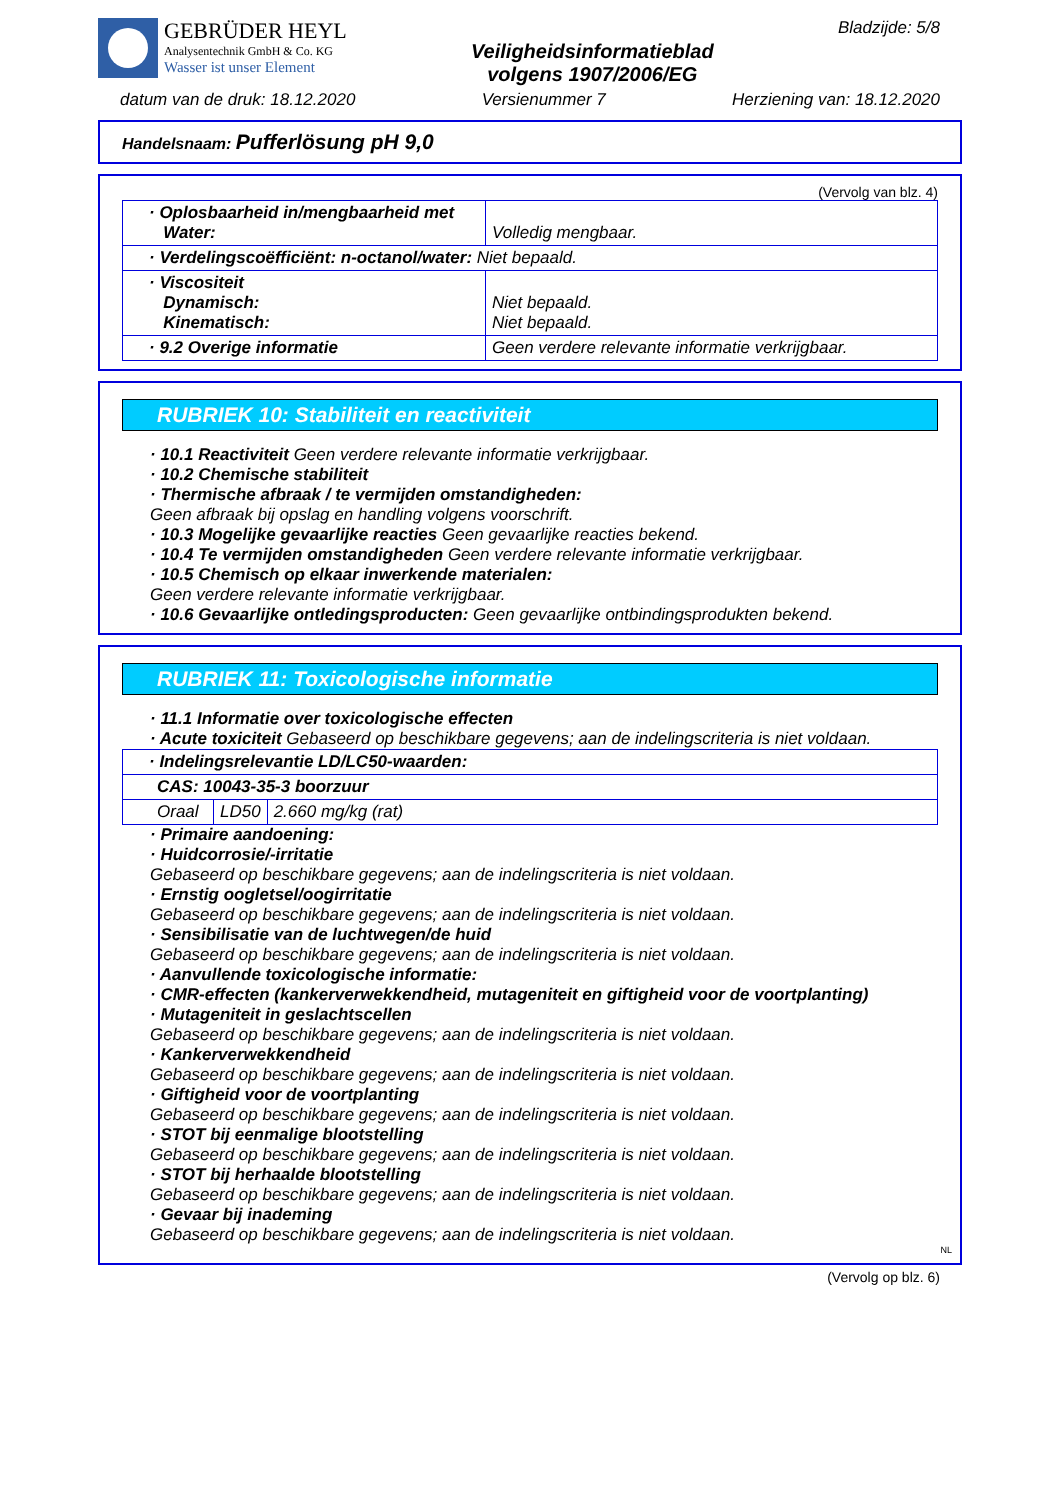GEBRÜDER HEYL
Analysentechnik GmbH & Co. KG
Wasser ist unser Element
Veiligheidsinformatieblad
volgens 1907/2006/EG
Bladzijde: 5/8
datum van de druk: 18.12.2020 Versienummer 7 Herziening van: 18.12.2020
Handelsnaam: Pufferlösung pH 9,0
(Vervolg van blz. 4)
| · Oplosbaarheid in/mengbaarheid met Water: | Volledig mengbaar. |
| · Verdelingscoëfficiënt: n-octanol/water: Niet bepaald. | |
| · Viscositeit Dynamisch: Kinematisch: | Niet bepaald. Niet bepaald. |
| · 9.2 Overige informatie | Geen verdere relevante informatie verkrijgbaar. |
RUBRIEK 10: Stabiliteit en reactiviteit
· 10.1 Reactiviteit Geen verdere relevante informatie verkrijgbaar.
· 10.2 Chemische stabiliteit
· Thermische afbraak / te vermijden omstandigheden:
Geen afbraak bij opslag en handling volgens voorschrift.
· 10.3 Mogelijke gevaarlijke reacties Geen gevaarlijke reacties bekend.
· 10.4 Te vermijden omstandigheden Geen verdere relevante informatie verkrijgbaar.
· 10.5 Chemisch op elkaar inwerkende materialen:
Geen verdere relevante informatie verkrijgbaar.
· 10.6 Gevaarlijke ontledingsproducten: Geen gevaarlijke ontbindingsprodukten bekend.
RUBRIEK 11: Toxicologische informatie
· 11.1 Informatie over toxicologische effecten
· Acute toxiciteit Gebaseerd op beschikbare gegevens; aan de indelingscriteria is niet voldaan.
| · Indelingsrelevantie LD/LC50-waarden: | | |
| CAS: 10043-35-3 boorzuur | | |
| Oraal | LD50 | 2.660 mg/kg (rat) |
· Primaire aandoening:
· Huidcorrosie/-irritatie
Gebaseerd op beschikbare gegevens; aan de indelingscriteria is niet voldaan.
· Ernstig oogletsel/oogirritatie
Gebaseerd op beschikbare gegevens; aan de indelingscriteria is niet voldaan.
· Sensibilisatie van de luchtwegen/de huid
Gebaseerd op beschikbare gegevens; aan de indelingscriteria is niet voldaan.
· Aanvullende toxicologische informatie:
· CMR-effecten (kankerverwekkendheid, mutageniteit en giftigheid voor de voortplanting)
· Mutageniteit in geslachtscellen
Gebaseerd op beschikbare gegevens; aan de indelingscriteria is niet voldaan.
· Kankerverwekkendheid
Gebaseerd op beschikbare gegevens; aan de indelingscriteria is niet voldaan.
· Giftigheid voor de voortplanting
Gebaseerd op beschikbare gegevens; aan de indelingscriteria is niet voldaan.
· STOT bij eenmalige blootstelling
Gebaseerd op beschikbare gegevens; aan de indelingscriteria is niet voldaan.
· STOT bij herhaalde blootstelling
Gebaseerd op beschikbare gegevens; aan de indelingscriteria is niet voldaan.
· Gevaar bij inademing
Gebaseerd op beschikbare gegevens; aan de indelingscriteria is niet voldaan.
NL
(Vervolg op blz. 6)